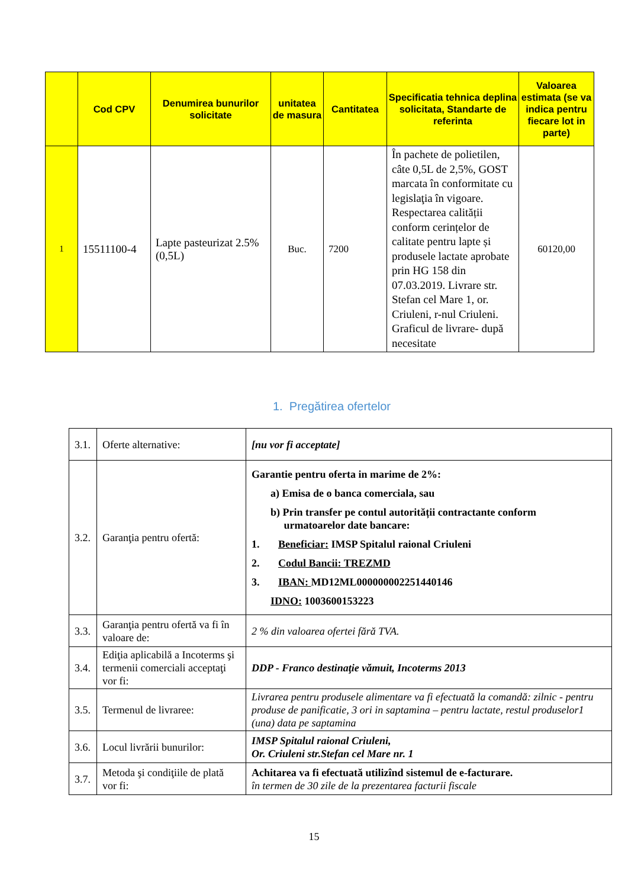| | Cod CPV | Denumirea bunurilor solicitate | unitatea de masura | Cantitatea | Specificatia tehnica deplina solicitata, Standarte de referinta | Valoarea estimata (se va indica pentru fiecare lot in parte) |
| --- | --- | --- | --- | --- | --- | --- |
| 1 | 15511100-4 | Lapte pasteurizat 2.5% (0,5L) | Buc. | 7200 | În pachete de polietilen, câte 0,5L de 2,5%, GOST marcata în conformitate cu legislaţia în vigoare. Respectarea calității conform cerințelor de calitate pentru lapte și produsele lactate aprobate prin HG 158 din 07.03.2019. Livrare str. Stefan cel Mare 1, or. Criuleni, r-nul Criuleni. Graficul de livrare- după necesitate | 60120,00 |
1. Pregătirea ofertelor
| 3.1. | Oferte alternative: | [nu vor fi acceptate] |
| 3.2. | Garanţia pentru ofertă: | Garantie pentru oferta in marime de 2%: a) Emisa de o banca comerciala, sau b) Prin transfer pe contul autorității contractante conform urmatoarelor date bancare: 1. Beneficiar: IMSP Spitalul raional Criuleni 2. Codul Bancii: TREZMD 3. IBAN: MD12ML000000002251440146 IDNO: 1003600153223 |
| 3.3. | Garanţia pentru ofertă va fi în valoare de: | 2 % din valoarea ofertei fără TVA. |
| 3.4. | Ediţia aplicabilă a Incoterms şi termenii comerciali acceptaţi vor fi: | DDP - Franco destinaţie vămuit, Incoterms 2013 |
| 3.5. | Termenul de livraree: | Livrarea pentru produsele alimentare va fi efectuată la comandă: zilnic - pentru produse de panificatie, 3 ori in saptamina – pentru lactate, restul produselor1 (una) data pe saptamina |
| 3.6. | Locul livrării bunurilor: | IMSP Spitalul raional Criuleni, Or. Criuleni str.Stefan cel Mare nr. 1 |
| 3.7. | Metoda şi condiţiile de plată vor fi: | Achitarea va fi efectuată utilizînd sistemul de e-facturare. în termen de 30 zile de la prezentarea facturii fiscale |
15